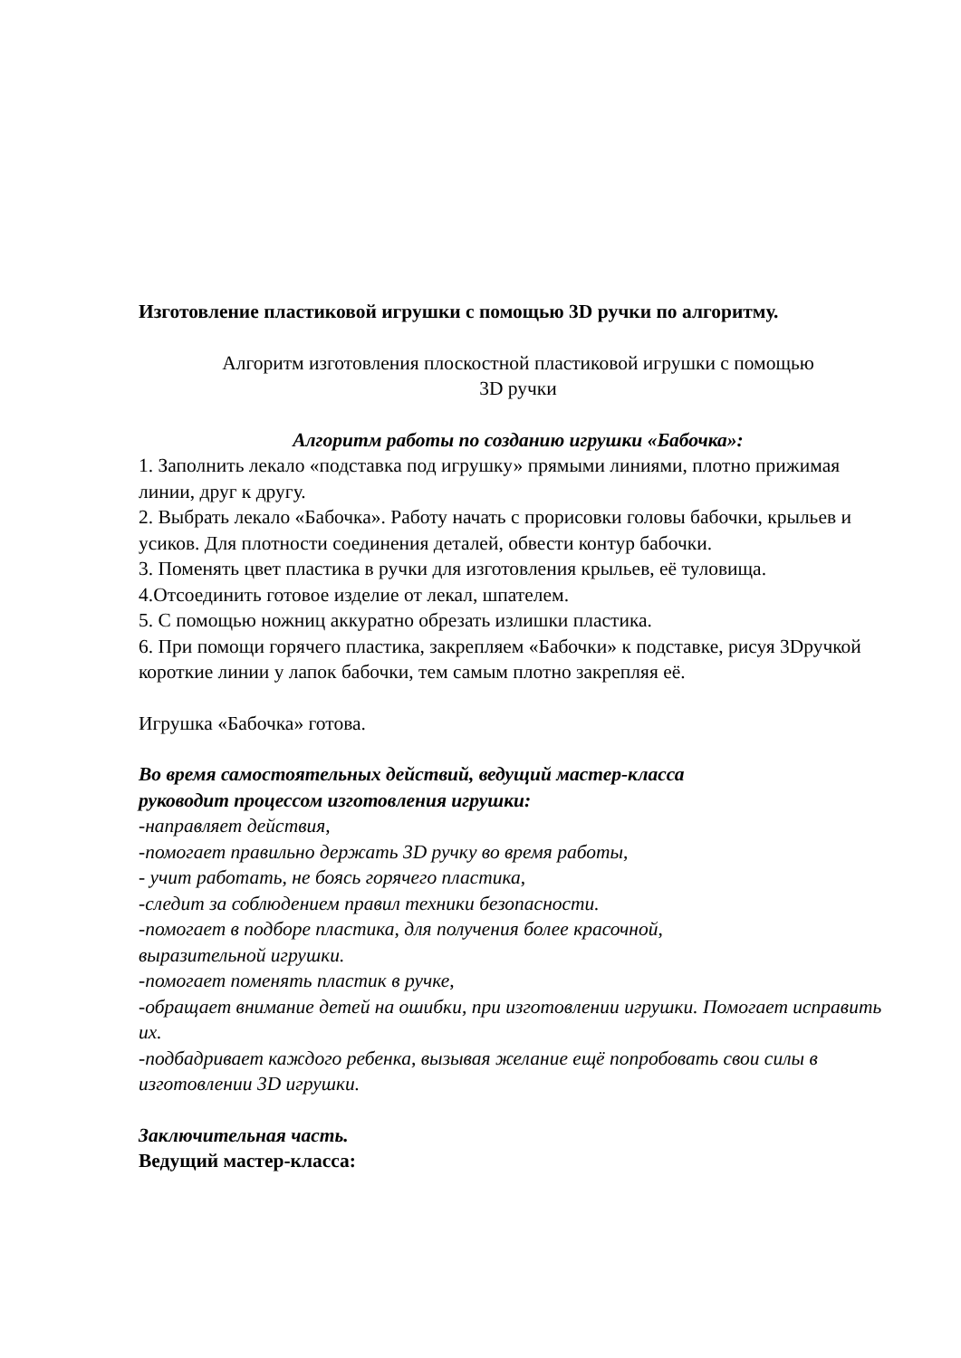Изготовление пластиковой игрушки с помощью 3D ручки по алгоритму.
Алгоритм изготовления плоскостной пластиковой игрушки с помощью
3D ручки
Алгоритм работы по созданию игрушки «Бабочка»:
1. Заполнить лекало «подставка под игрушку» прямыми линиями, плотно прижимая линии, друг к другу.
2. Выбрать лекало «Бабочка». Работу начать с прорисовки головы бабочки, крыльев и усиков. Для плотности соединения деталей, обвести контур бабочки.
3. Поменять цвет пластика в ручки для изготовления крыльев, её туловища.
4.Отсоединить готовое изделие от лекал, шпателем.
5. С помощью ножниц аккуратно обрезать излишки пластика.
6. При помощи горячего пластика, закрепляем «Бабочки» к подставке, рисуя 3Dручкой короткие линии у лапок бабочки, тем самым плотно закрепляя её.
Игрушка «Бабочка» готова.
Во время самостоятельных действий, ведущий мастер-класса
руководит процессом изготовления игрушки:
-направляет действия,
-помогает правильно держать 3D ручку во время работы,
- учит работать, не боясь горячего пластика,
-следит за соблюдением правил техники безопасности.
-помогает в подборе пластика, для получения более красочной,
выразительной игрушки.
-помогает поменять пластик в ручке,
-обращает внимание детей на ошибки, при изготовлении игрушки. Помогает исправить их.
-подбадривает каждого ребенка, вызывая желание ещё попробовать свои силы в изготовлении 3D игрушки.
Заключительная часть.
Ведущий мастер-класса: